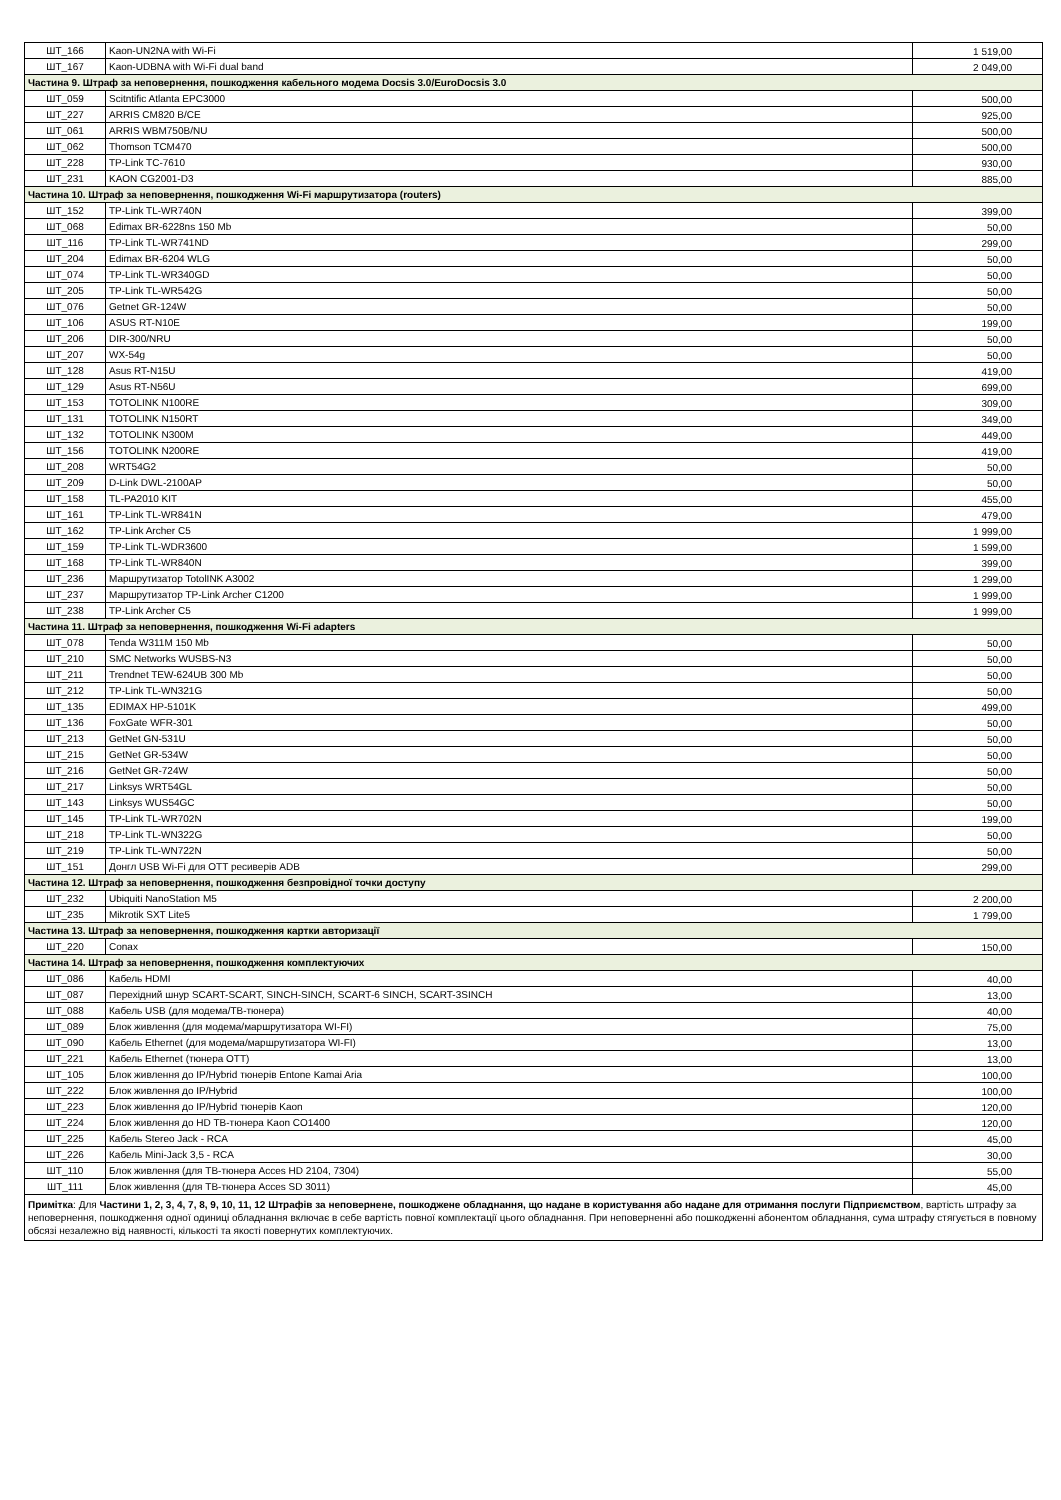| ШТ_166 | Kaon-UN2NA with Wi-Fi | 1 519,00 |
| ШТ_167 | Kaon-UDBNA with Wi-Fi dual band | 2 049,00 |
| Частина 9. Штраф за неповернення, пошкодження кабельного модема Docsis 3.0/EuroDocsis 3.0 | | |
| ШТ_059 | Scitntific Atlanta EPC3000 | 500,00 |
| ШТ_227 | ARRIS CM820 B/CE | 925,00 |
| ШТ_061 | ARRIS WBM750B/NU | 500,00 |
| ШТ_062 | Thomson TCM470 | 500,00 |
| ШТ_228 | TP-Link TC-7610 | 930,00 |
| ШТ_231 | KAON CG2001-D3 | 885,00 |
| Частина 10. Штраф за неповернення, пошкодження Wi-Fi маршрутизатора (routers) | | |
| ШТ_152 | TP-Link TL-WR740N | 399,00 |
| ШТ_068 | Edimax BR-6228ns 150 Mb | 50,00 |
| ШТ_116 | TP-Link TL-WR741ND | 299,00 |
| ШТ_204 | Edimax BR-6204 WLG | 50,00 |
| ШТ_074 | TP-Link TL-WR340GD | 50,00 |
| ШТ_205 | TP-Link TL-WR542G | 50,00 |
| ШТ_076 | Getnet GR-124W | 50,00 |
| ШТ_106 | ASUS RT-N10E | 199,00 |
| ШТ_206 | DIR-300/NRU | 50,00 |
| ШТ_207 | WX-54g | 50,00 |
| ШТ_128 | Asus RT-N15U | 419,00 |
| ШТ_129 | Asus RT-N56U | 699,00 |
| ШТ_153 | TOTOLINK N100RE | 309,00 |
| ШТ_131 | TOTOLINK N150RT | 349,00 |
| ШТ_132 | TOTOLINK N300M | 449,00 |
| ШТ_156 | TOTOLINK N200RE | 419,00 |
| ШТ_208 | WRT54G2 | 50,00 |
| ШТ_209 | D-Link DWL-2100AP | 50,00 |
| ШТ_158 | TL-PA2010 KIT | 455,00 |
| ШТ_161 | TP-Link TL-WR841N | 479,00 |
| ШТ_162 | TP-Link Archer C5 | 1 999,00 |
| ШТ_159 | TP-Link TL-WDR3600 | 1 599,00 |
| ШТ_168 | TP-Link TL-WR840N | 399,00 |
| ШТ_236 | Маршрутизатор TotolINK A3002 | 1 299,00 |
| ШТ_237 | Маршрутизатор TP-Link Archer C1200 | 1 999,00 |
| ШТ_238 | TP-Link Archer C5 | 1 999,00 |
| Частина 11. Штраф за неповернення, пошкодження Wi-Fi adapters | | |
| ШТ_078 | Tenda W311M 150 Mb | 50,00 |
| ШТ_210 | SMC Networks WUSBS-N3 | 50,00 |
| ШТ_211 | Trendnet TEW-624UB 300 Mb | 50,00 |
| ШТ_212 | TP-Link TL-WN321G | 50,00 |
| ШТ_135 | EDIMAX HP-5101K | 499,00 |
| ШТ_136 | FoxGate WFR-301 | 50,00 |
| ШТ_213 | GetNet GN-531U | 50,00 |
| ШТ_215 | GetNet GR-534W | 50,00 |
| ШТ_216 | GetNet GR-724W | 50,00 |
| ШТ_217 | Linksys WRT54GL | 50,00 |
| ШТ_143 | Linksys WUS54GC | 50,00 |
| ШТ_145 | TP-Link TL-WR702N | 199,00 |
| ШТ_218 | TP-Link TL-WN322G | 50,00 |
| ШТ_219 | TP-Link TL-WN722N | 50,00 |
| ШТ_151 | Донгл USB Wi-Fi для OTT ресиверів ADB | 299,00 |
| Частина 12. Штраф за неповернення, пошкодження безпровідної точки доступу | | |
| ШТ_232 | Ubiquiti NanoStation M5 | 2 200,00 |
| ШТ_235 | Mikrotik SXT Lite5 | 1 799,00 |
| Частина 13. Штраф за неповернення, пошкодження картки авторизації | | |
| ШТ_220 | Conax | 150,00 |
| Частина 14. Штраф за неповернення, пошкодження комплектуючих | | |
| ШТ_086 | Кабель HDMI | 40,00 |
| ШТ_087 | Перехідний шнур SCART-SCART, SINCH-SINCH, SCART-6 SINCH, SCART-3SINCH | 13,00 |
| ШТ_088 | Кабель USB (для модема/ТВ-тюнера) | 40,00 |
| ШТ_089 | Блок живлення (для модема/маршрутизатора WI-FI) | 75,00 |
| ШТ_090 | Кабель Ethernet (для модема/маршрутизатора WI-FI) | 13,00 |
| ШТ_221 | Кабель Ethernet (тюнера OTT) | 13,00 |
| ШТ_105 | Блок живлення до IP/Hybrid тюнерів Entone Kamai Aria | 100,00 |
| ШТ_222 | Блок живлення до IP/Hybrid | 100,00 |
| ШТ_223 | Блок живлення до IP/Hybrid тюнерів Kaon | 120,00 |
| ШТ_224 | Блок живлення до HD ТВ-тюнера Kaon CO1400 | 120,00 |
| ШТ_225 | Кабель Stereo Jack - RCA | 45,00 |
| ШТ_226 | Кабель Mini-Jack 3,5 - RCA | 30,00 |
| ШТ_110 | Блок живлення (для ТВ-тюнера Acces HD 2104, 7304) | 55,00 |
| ШТ_111 | Блок живлення (для ТВ-тюнера Acces SD 3011) | 45,00 |
| Примітка : Для Частини 1, 2, 3, 4, 7, 8, 9, 10, 11, 12 Штрафів за неповернене, пошкоджене обладнання, що надане в користування або надане для отримання послуги Підприємством , вартість штрафу за неповернення, пошкодження одної одиниці обладнання включає в себе вартість повної комплектації цього обладнання. При неповерненні або пошкодженні абонентом обладнання, сума штрафу стягується в повному обсязі незалежно від наявності, кількості та якості повернутих комплектуючих. | | |